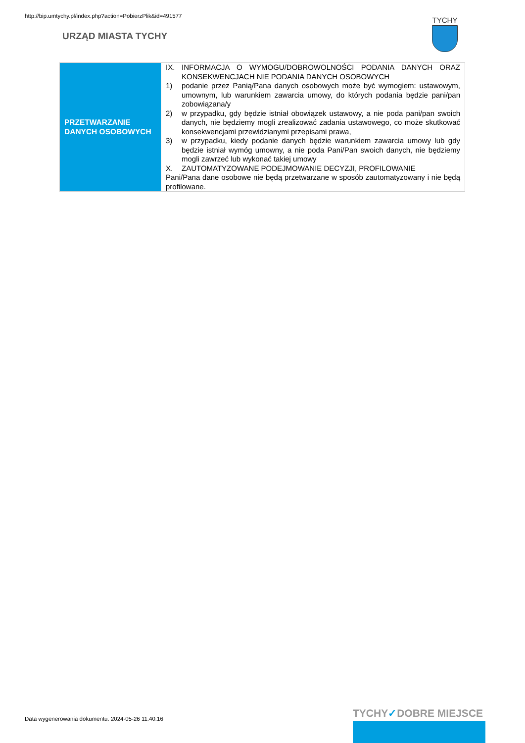http://bip.umtychy.pl/index.php?action=PobierzPlik&id=491577
URZĄD MIASTA TYCHY
TYCHY
| PRZETWARZANIE DANYCH OSOBOWYCH | IX. INFORMACJA O WYMOGU/DOBROWOLNOŚCI PODANIA DANYCH ORAZ KONSEKWENCJACH NIE PODANIA DANYCH OSOBOWYCH 1) podanie przez Panią/Pana danych osobowych może być wymogiem: ustawowym, umownym, lub warunkiem zawarcia umowy, do których podania będzie pani/pan zobowiązana/y 2) w przypadku, gdy będzie istniał obowiązek ustawowy, a nie poda pani/pan swoich danych, nie będziemy mogli zrealizować zadania ustawowego, co może skutkować konsekwencjami przewidzianymi przepisami prawa, 3) w przypadku, kiedy podanie danych będzie warunkiem zawarcia umowy lub gdy będzie istniał wymóg umowny, a nie poda Pani/Pan swoich danych, nie będziemy mogli zawrzeć lub wykonać takiej umowy X. ZAUTOMATYZOWANE PODEJMOWANIE DECYZJI, PROFILOWANIE Pani/Pana dane osobowe nie będą przetwarzane w sposób zautomatyzowany i nie będą profilowane. |
Data wygenerowania dokumentu: 2024-05-26 11:40:16
TYCHY✓DOBRE MIEJSCE